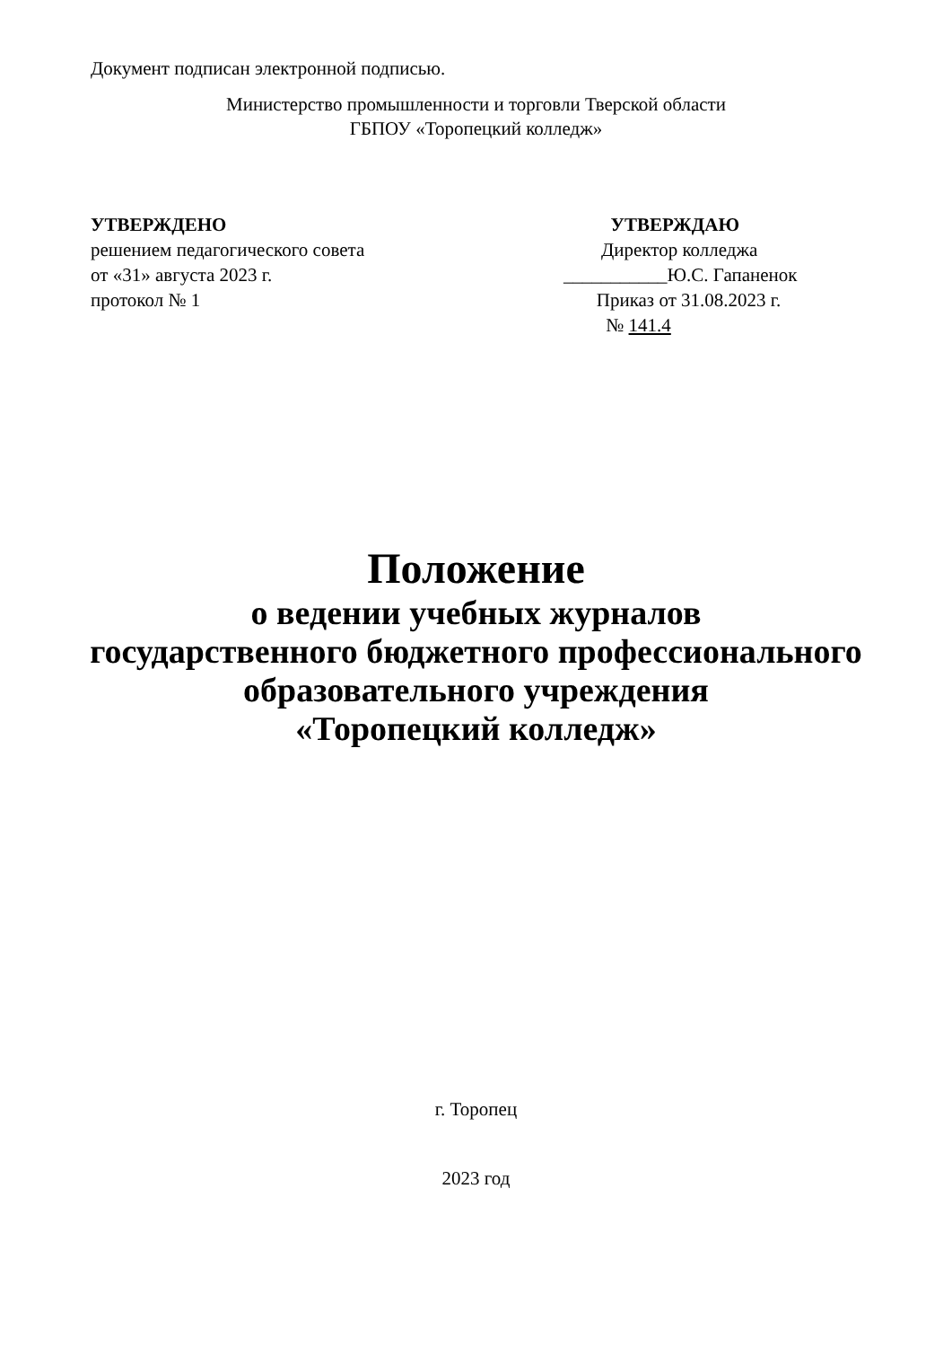Документ подписан электронной подписью.
Министерство промышленности и торговли Тверской области
ГБПОУ «Торопецкий колледж»
УТВЕРЖДЕНО
решением педагогического совета
от «31» августа 2023 г.
протокол № 1
УТВЕРЖДАЮ
Директор колледжа
___________Ю.С. Гапаненок
Приказ от 31.08.2023 г.
№ 141.4
Положение
о ведении учебных журналов
государственного бюджетного профессионального
образовательного учреждения
«Торопецкий колледж»
г. Торопец
2023 год